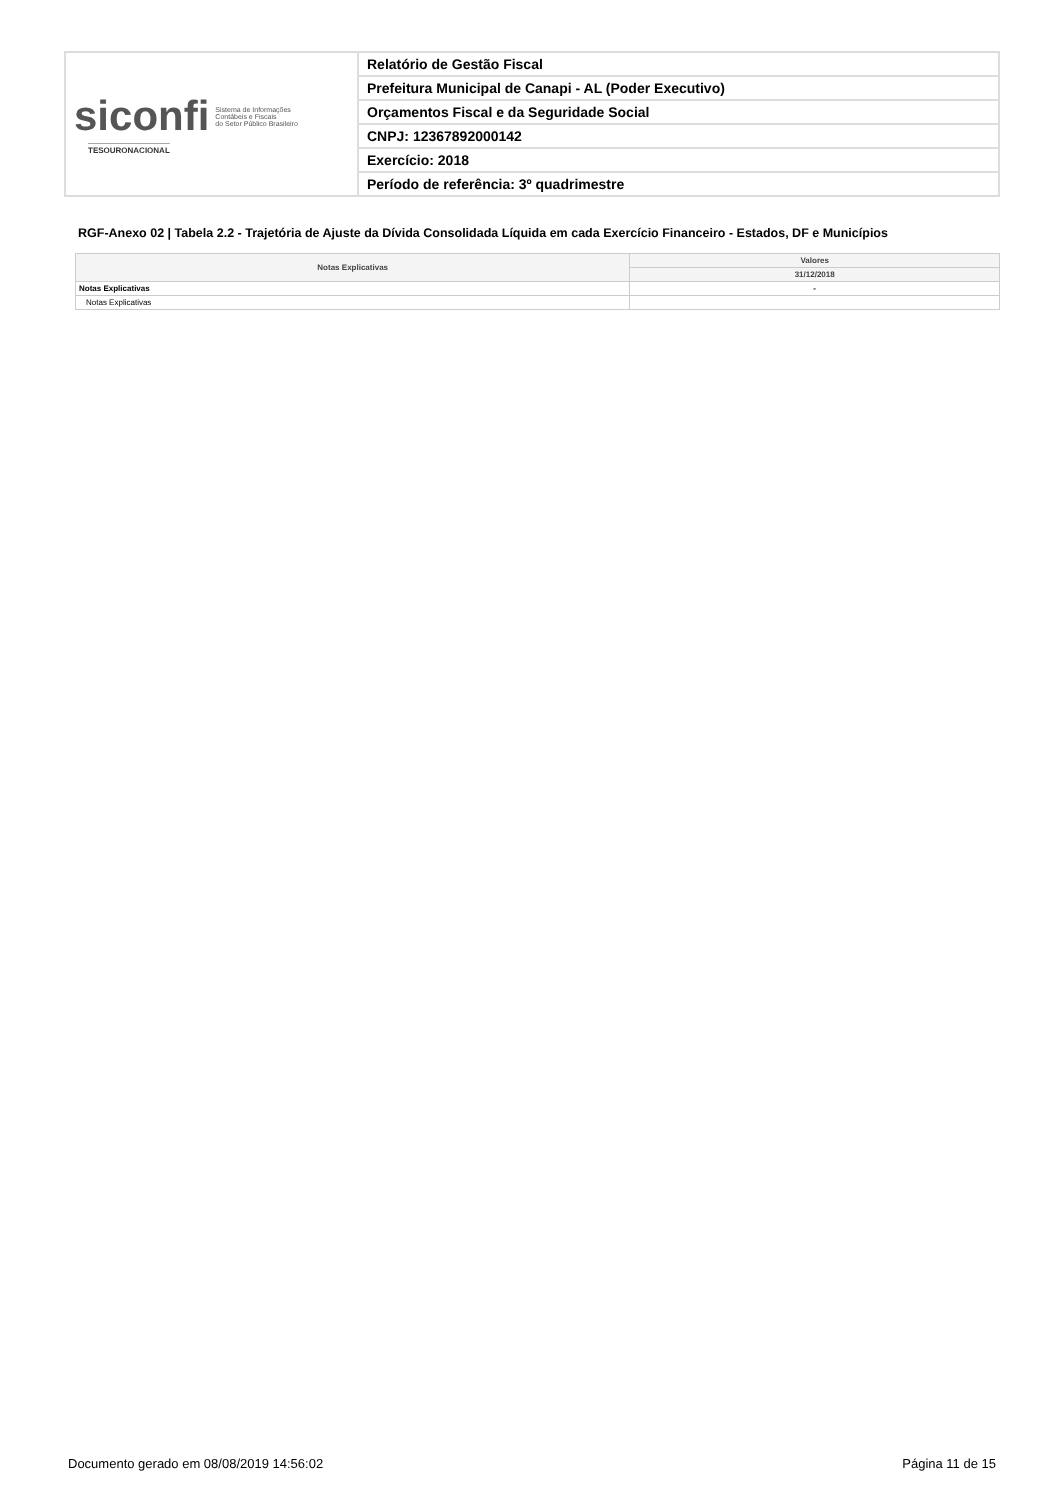| siconfi Sistema de Informações Contábeis e Fiscais do Setor Público Brasileiro TESOURONACIONAL | Relatório de Gestão Fiscal |
| | Prefeitura Municipal de Canapi - AL (Poder Executivo) |
| | Orçamentos Fiscal e da Seguridade Social |
| | CNPJ: 12367892000142 |
| | Exercício: 2018 |
| | Período de referência: 3º quadrimestre |
RGF-Anexo 02 | Tabela 2.2 - Trajetória de Ajuste da Dívida Consolidada Líquida em cada Exercício Financeiro - Estados, DF e Municípios
| Notas Explicativas | Valores |
| --- | --- |
| | 31/12/2018 |
| Notas Explicativas | - |
| Notas Explicativas | |
Documento gerado em 08/08/2019 14:56:02
Página 11 de 15